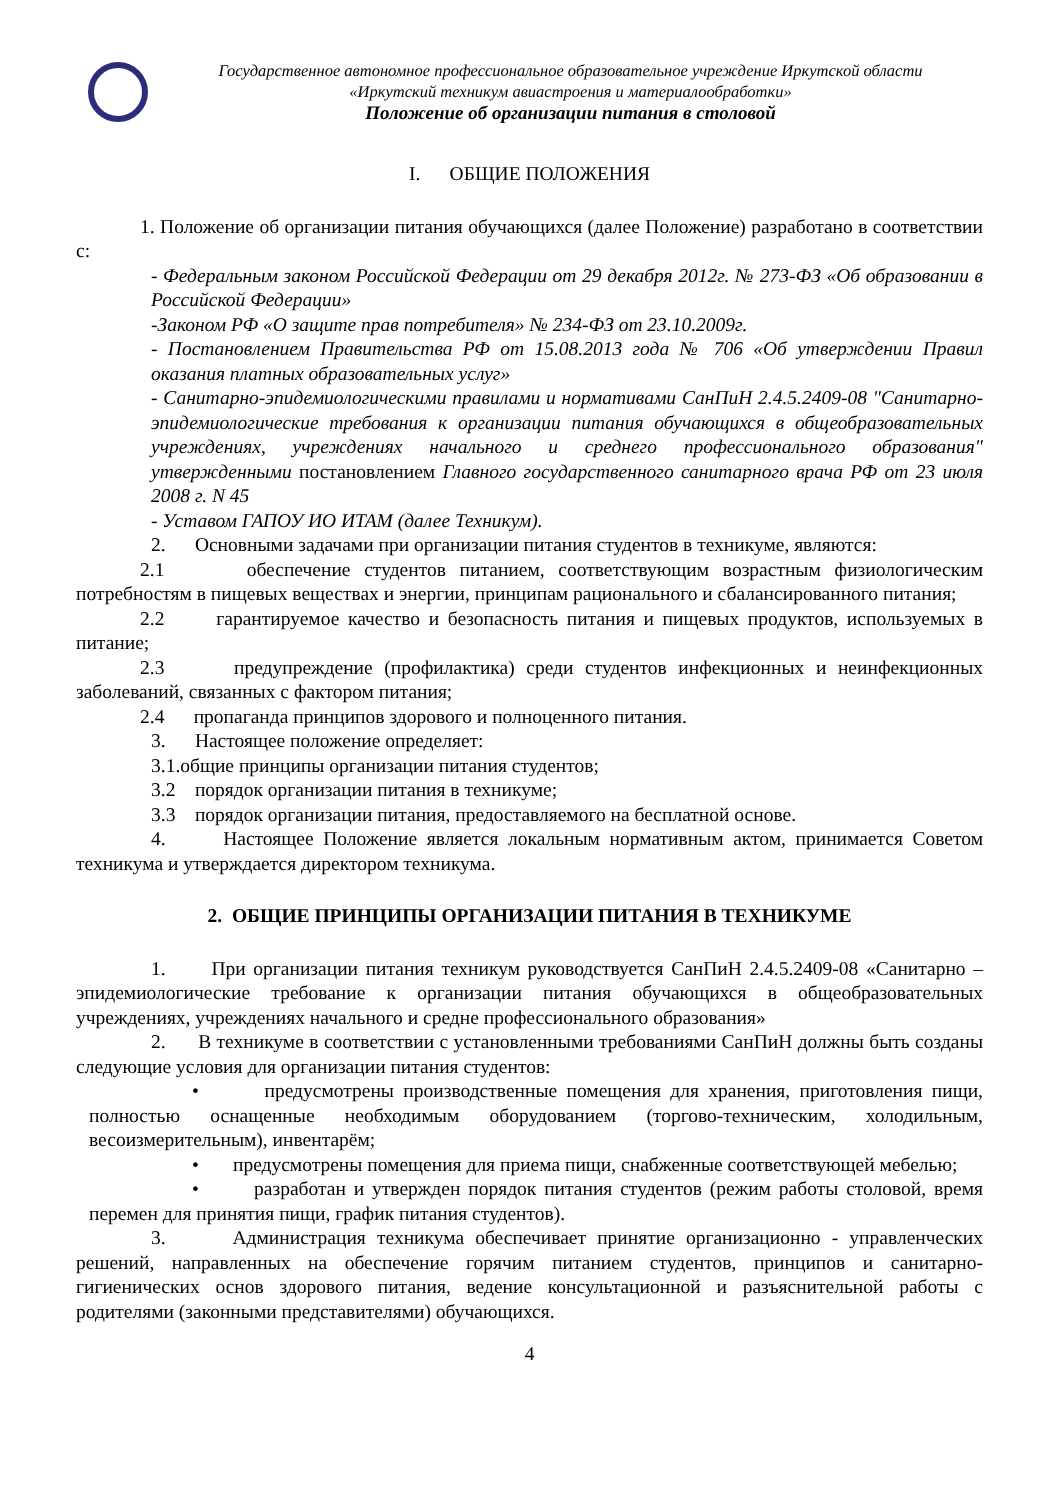Государственное автономное профессиональное образовательное учреждение Иркутской области
«Иркутский техникум авиастроения и материалообработки»
Положение об организации питания в столовой
I. ОБЩИЕ ПОЛОЖЕНИЯ
1. Положение об организации питания обучающихся (далее Положение) разработано в соответствии с:
- Федеральным законом Российской Федерации от 29 декабря 2012г. № 273-ФЗ «Об образовании в Российской Федерации»
-Законом РФ «О защите прав потребителя» № 234-ФЗ от 23.10.2009г.
- Постановлением Правительства РФ от 15.08.2013 года № 706 «Об утверждении Правил оказания платных образовательных услуг»
- Санитарно-эпидемиологическими правилами и нормативами СанПиН 2.4.5.2409-08 "Санитарно-эпидемиологические требования к организации питания обучающихся в общеобразовательных учреждениях, учреждениях начального и среднего профессионального образования" утвержденными постановлением Главного государственного санитарного врача РФ от 23 июля 2008 г. N 45
- Уставом ГАПОУ ИО ИТАМ (далее Техникум).
2. Основными задачами при организации питания студентов в техникуме, являются:
2.1 обеспечение студентов питанием, соответствующим возрастным физиологическим потребностям в пищевых веществах и энергии, принципам рационального и сбалансированного питания;
2.2 гарантируемое качество и безопасность питания и пищевых продуктов, используемых в питание;
2.3 предупреждение (профилактика) среди студентов инфекционных и неинфекционных заболеваний, связанных с фактором питания;
2.4 пропаганда принципов здорового и полноценного питания.
3. Настоящее положение определяет:
3.1.общие принципы организации питания студентов;
3.2 порядок организации питания в техникуме;
3.3 порядок организации питания, предоставляемого на бесплатной основе.
4. Настоящее Положение является локальным нормативным актом, принимается Советом техникума и утверждается директором техникума.
2. ОБЩИЕ ПРИНЦИПЫ ОРГАНИЗАЦИИ ПИТАНИЯ В ТЕХНИКУМЕ
1. При организации питания техникум руководствуется СанПиН 2.4.5.2409-08 «Санитарно – эпидемиологические требование к организации питания обучающихся в общеобразовательных учреждениях, учреждениях начального и средне профессионального образования»
2. В техникуме в соответствии с установленными требованиями СанПиН должны быть созданы следующие условия для организации питания студентов:
• предусмотрены производственные помещения для хранения, приготовления пищи, полностью оснащенные необходимым оборудованием (торгово-техническим, холодильным, весоизмерительным), инвентарём;
• предусмотрены помещения для приема пищи, снабженные соответствующей мебелью;
• разработан и утвержден порядок питания студентов (режим работы столовой, время перемен для принятия пищи, график питания студентов).
3. Администрация техникума обеспечивает принятие организационно - управленческих решений, направленных на обеспечение горячим питанием студентов, принципов и санитарно-гигиенических основ здорового питания, ведение консультационной и разъяснительной работы с родителями (законными представителями) обучающихся.
4